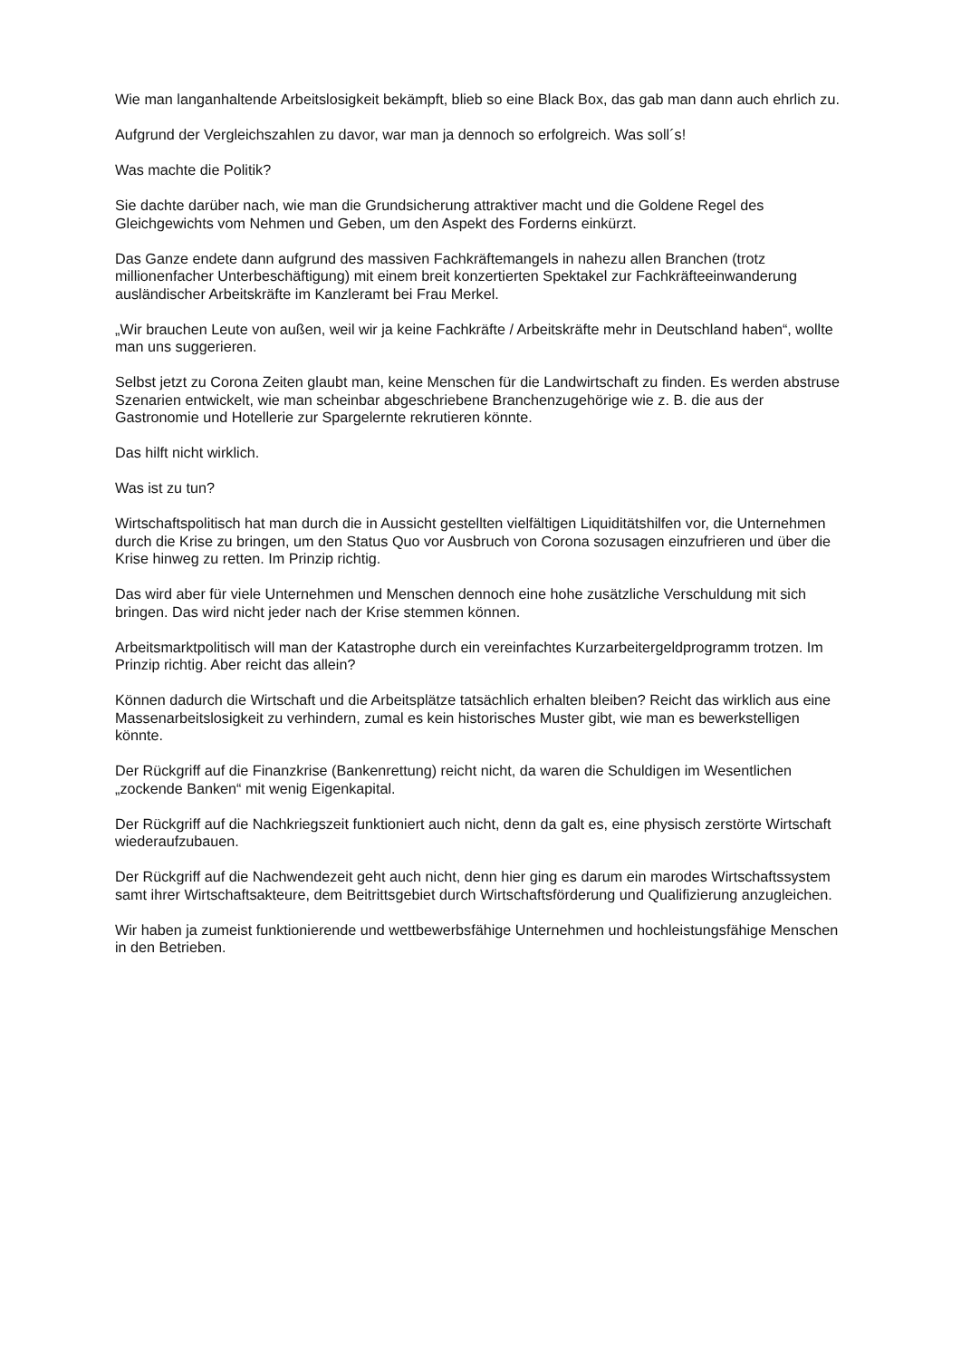Wie man langanhaltende Arbeitslosigkeit bekämpft, blieb so eine Black Box, das gab man dann auch ehrlich zu.
Aufgrund der Vergleichszahlen zu davor, war man ja dennoch so erfolgreich. Was soll´s!
Was machte die Politik?
Sie dachte darüber nach, wie man die Grundsicherung attraktiver macht und die Goldene Regel des Gleichgewichts vom Nehmen und Geben, um den Aspekt des Forderns einkürzt.
Das Ganze endete dann aufgrund des massiven Fachkräftemangels in nahezu allen Branchen (trotz millionenfacher Unterbeschäftigung) mit einem breit konzertierten Spektakel zur Fachkräfteeinwanderung ausländischer Arbeitskräfte im Kanzleramt bei Frau Merkel.
„Wir brauchen Leute von außen, weil wir ja keine Fachkräfte / Arbeitskräfte mehr in Deutschland haben“, wollte man uns suggerieren.
Selbst jetzt zu Corona Zeiten glaubt man, keine Menschen für die Landwirtschaft zu finden. Es werden abstruse Szenarien entwickelt, wie man scheinbar abgeschriebene Branchenzugehörige wie z. B. die aus der Gastronomie und Hotellerie zur Spargelernte rekrutieren könnte.
Das hilft nicht wirklich.
Was ist zu tun?
Wirtschaftspolitisch hat man durch die in Aussicht gestellten vielfältigen Liquiditätshilfen vor, die Unternehmen durch die Krise zu bringen, um den Status Quo vor Ausbruch von Corona sozusagen einzufrieren und über die Krise hinweg zu retten. Im Prinzip richtig.
Das wird aber für viele Unternehmen und Menschen dennoch eine hohe zusätzliche Verschuldung mit sich bringen. Das wird nicht jeder nach der Krise stemmen können.
Arbeitsmarktpolitisch will man der Katastrophe durch ein vereinfachtes Kurzarbeitergeldprogramm trotzen. Im Prinzip richtig. Aber reicht das allein?
Können dadurch die Wirtschaft und die Arbeitsplätze tatsächlich erhalten bleiben? Reicht das wirklich aus eine Massenarbeitslosigkeit zu verhindern, zumal es kein historisches Muster gibt, wie man es bewerkstelligen könnte.
Der Rückgriff auf die Finanzkrise (Bankenrettung) reicht nicht, da waren die Schuldigen im Wesentlichen „zockende Banken“ mit wenig Eigenkapital.
Der Rückgriff auf die Nachkriegszeit funktioniert auch nicht, denn da galt es, eine physisch zerstörte Wirtschaft wiederaufzubauen.
Der Rückgriff auf die Nachwendezeit geht auch nicht, denn hier ging es darum ein marodes Wirtschaftssystem samt ihrer Wirtschaftsakteure, dem Beitrittsgebiet durch Wirtschaftsförderung und Qualifizierung anzugleichen.
Wir haben ja zumeist funktionierende und wettbewerbsfähige Unternehmen und hochleistungsfähige Menschen in den Betrieben.